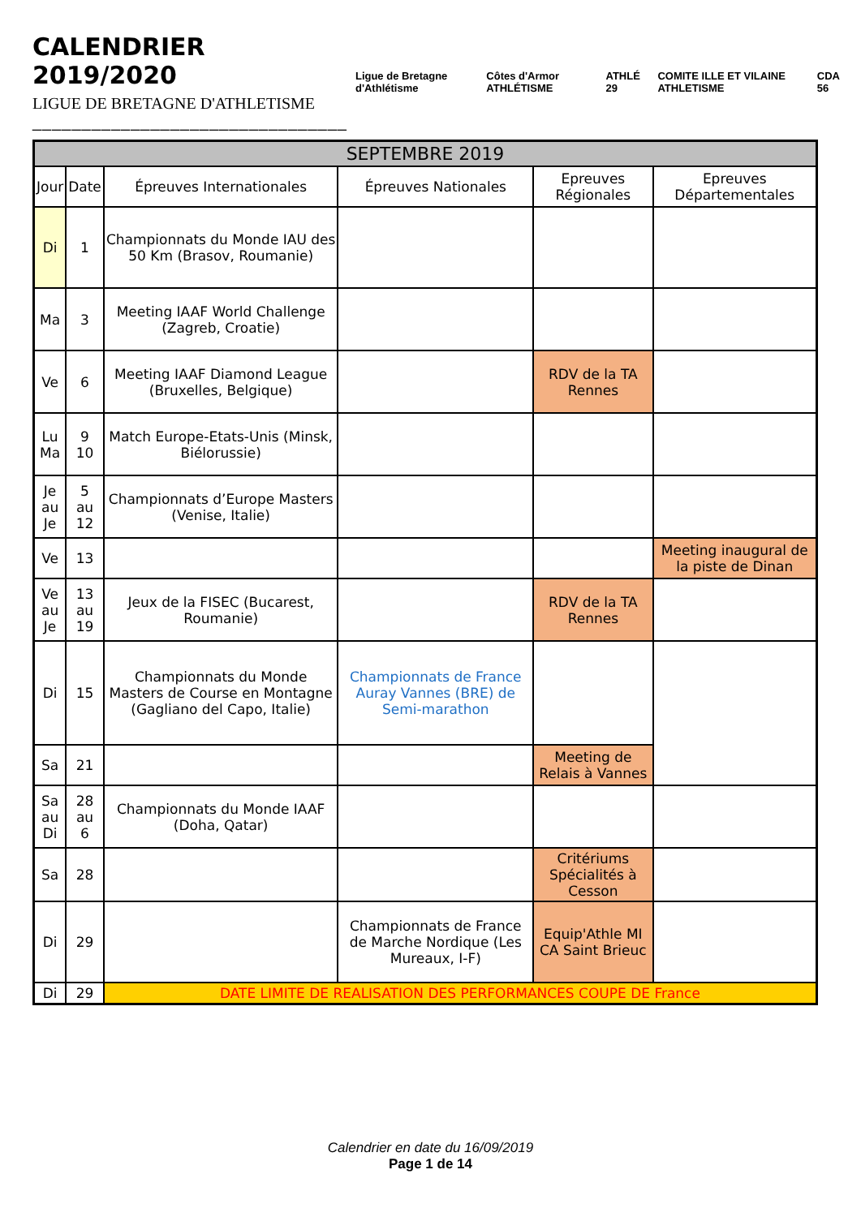CALENDRIER 2019/2020
LIGUE DE BRETAGNE D'ATHLETISME
________________________________
Ligue de Bretagne d'Athlétisme Côtes d'Armor ATHLÉTISME ATHLÉ 29 COMITE ILLE ET VILAINE ATHLETISME CDA 56
| SEPTEMBRE 2019 | | | | | |
| --- | --- | --- | --- | --- | --- |
| Jour | Date | Épreuves Internationales | Épreuves Nationales | Epreuves Régionales | Epreuves Départementales |
| Di | 1 | Championnats du Monde IAU des 50 Km (Brasov, Roumanie) | | | |
| Ma | 3 | Meeting IAAF World Challenge (Zagreb, Croatie) | | | |
| Ve | 6 | Meeting IAAF Diamond League (Bruxelles, Belgique) | | RDV de la TA Rennes | |
| Lu Ma | 9 10 | Match Europe-Etats-Unis (Minsk, Biélorussie) | | | |
| Je au Je | 5 au 12 | Championnats d’Europe Masters (Venise, Italie) | | | |
| Ve | 13 | | | | Meeting inaugural de la piste de Dinan |
| Ve au Je | 13 au 19 | Jeux de la FISEC (Bucarest, Roumanie) | | RDV de la TA Rennes | |
| Di | 15 | Championnats du Monde Masters de Course en Montagne (Gagliano del Capo, Italie) | Championnats de France Auray Vannes (BRE) de Semi-marathon | | |
| Sa | 21 | | | Meeting de Relais à Vannes | |
| Sa au Di | 28 au 6 | Championnats du Monde IAAF (Doha, Qatar) | | | |
| Sa | 28 | | | Critériums Spécialités à Cesson | |
| Di | 29 | | Championnats de France de Marche Nordique (Les Mureaux, I-F) | Equip'Athle MI CA Saint Brieuc | |
| Di | 29 | DATE LIMITE DE REALISATION DES PERFORMANCES COUPE DE France | | | |
Calendrier en date du 16/09/2019
Page 1 de 14